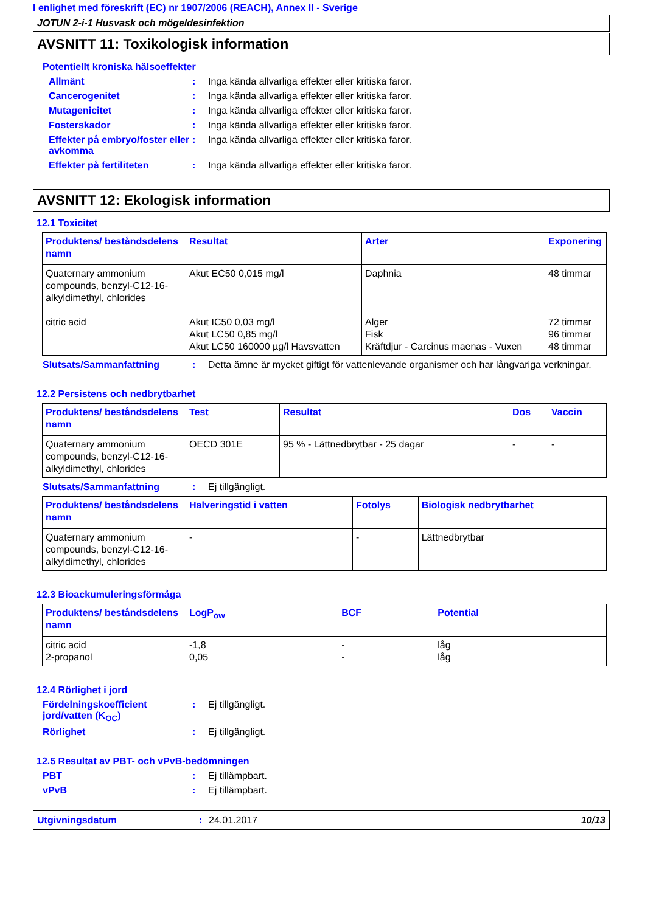I enlighet med föreskrift (EC) nr 1907/2006 (REACH), Annex II - Sverige
JOTUN 2-i-1 Husvask och mögeldesinfektion
AVSNITT 11: Toxikologisk information
Potentiellt kroniska hälsoeffekter
Allmänt : Inga kända allvarliga effekter eller kritiska faror.
Cancerogenitet : Inga kända allvarliga effekter eller kritiska faror.
Mutagenicitet : Inga kända allvarliga effekter eller kritiska faror.
Fosterskador : Inga kända allvarliga effekter eller kritiska faror.
Effekter på embryo/foster eller avkomma
: Inga kända allvarliga effekter eller kritiska faror.
Effekter på fertiliteten : Inga kända allvarliga effekter eller kritiska faror.
AVSNITT 12: Ekologisk information
12.1 Toxicitet
| Produktens/ beståndsdelens namn | Resultat | Arter | Exponering |
| --- | --- | --- | --- |
| Quaternary ammonium compounds, benzyl-C12-16-alkyldimethyl, chlorides citric acid | Akut EC50 0,015 mg/l Akut IC50 0,03 mg/l Akut LC50 0,85 mg/l Akut LC50 160000 µg/l Havsvatten | Daphnia Alger Fisk Kräftdjur - Carcinus maenas - Vuxen | 48 timmar 72 timmar 96 timmar 48 timmar |
Slutsats/Sammanfattning : Detta ämne är mycket giftigt för vattenlevande organismer och har långvariga verkningar.
12.2 Persistens och nedbrytbarhet
| Produktens/ beståndsdelens namn | Test | Resultat | Dos | Vaccin |
| --- | --- | --- | --- | --- |
| Quaternary ammonium compounds, benzyl-C12-16-alkyldimethyl, chlorides | OECD 301E | 95 % - Lättnedbrytbar - 25 dagar | - | - |
Slutsats/Sammanfattning : Ej tillgängligt.
| Produktens/ beståndsdelens namn | Halveringstid i vatten | Fotolys | Biologisk nedbrytbarhet |
| --- | --- | --- | --- |
| Quaternary ammonium compounds, benzyl-C12-16-alkyldimethyl, chlorides | - | - | Lättnedbrytbar |
12.3 Bioackumuleringsförmåga
| Produktens/ beståndsdelens namn | LogP<sub>ow</sub> | BCF | Potential |
| --- | --- | --- | --- |
| citric acid 2-propanol | -1,8 0,05 | - - | låg låg |
12.4 Rörlighet i jord
Fördelningskoefficient jord/vatten (K<sub>OC</sub>)
: Ej tillgängligt.
Rörlighet : Ej tillgängligt.
12.5 Resultat av PBT- och vPvB-bedömningen
PBT : Ej tillämpbart.
vPvB : Ej tillämpbart.
Utgivningsdatum: 24.01.2017 10/13